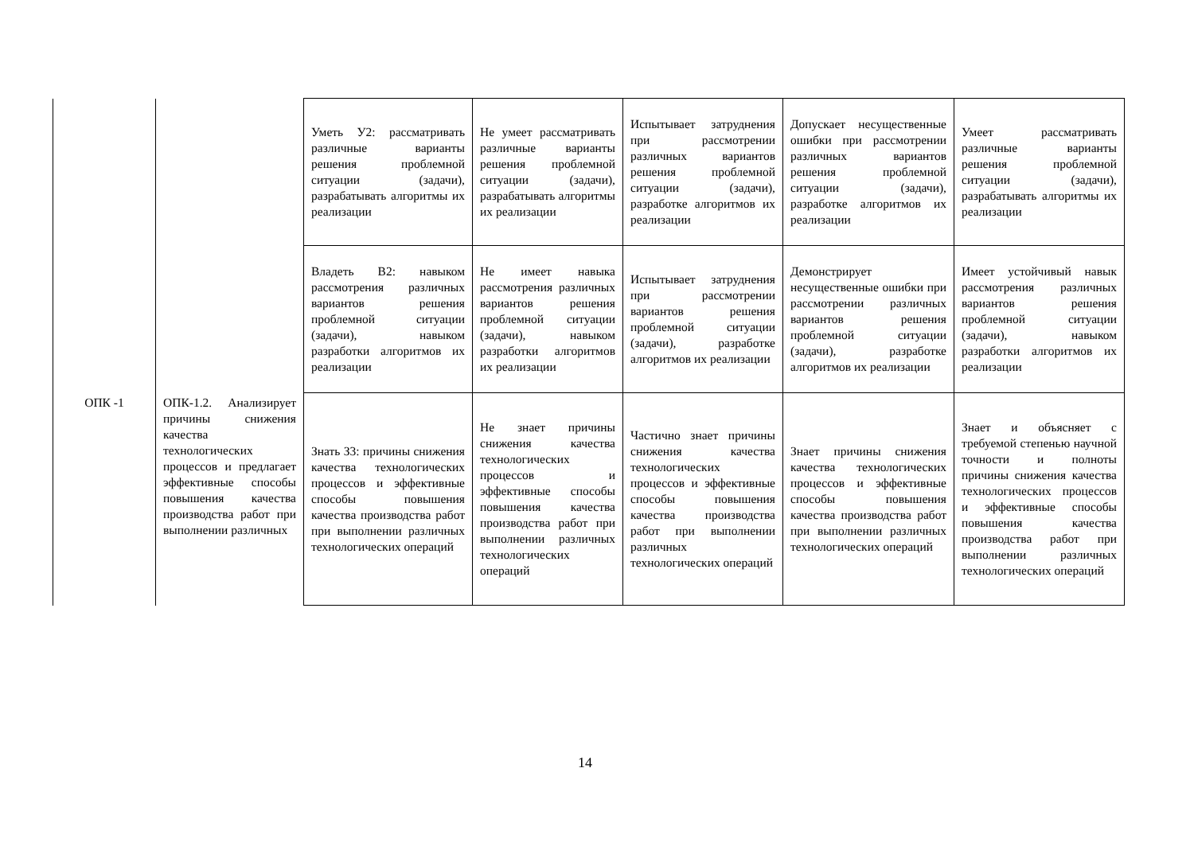| | | Уметь У2: рассматривать различные варианты решения проблемной ситуации (задачи), разрабатывать алгоритмы их реализации | Не умеет рассматривать различные варианты решения проблемной ситуации (задачи), разрабатывать алгоритмы их реализации | Испытывает затруднения при рассмотрении различных вариантов решения проблемной ситуации (задачи), разработке алгоритмов их реализации | Допускает несущественные ошибки при рассмотрении различных вариантов решения проблемной ситуации (задачи), разработке алгоритмов их реализации | Умеет рассматривать различные варианты решения проблемной ситуации (задачи), разрабатывать алгоритмы их реализации |
| | | Владеть В2: навыком рассмотрения различных вариантов решения проблемной ситуации (задачи), навыком разработки алгоритмов их реализации | Не имеет навыка рассмотрения различных вариантов решения проблемной ситуации (задачи), навыком разработки алгоритмов их реализации | Испытывает затруднения при рассмотрении вариантов решения проблемной ситуации (задачи), разработке алгоритмов их реализации | Демонстрирует несущественные ошибки при рассмотрении различных вариантов решения проблемной ситуации (задачи), разработке алгоритмов их реализации | Имеет устойчивый навык рассмотрения различных вариантов решения проблемной ситуации (задачи), навыком разработки алгоритмов их реализации |
| ОПК -1 | ОПК-1.2. Анализирует причины снижения качества технологических процессов и предлагает эффективные способы повышения качества производства работ при выполнении различных | Знать З3: причины снижения качества технологических процессов и эффективные способы повышения качества производства работ при выполнении различных технологических операций | Не знает причины снижения качества технологических процессов и эффективные способы повышения качества производства работ при выполнении различных технологических операций | Частично знает причины снижения качества технологических процессов и эффективные способы повышения качества производства работ при выполнении различных технологических операций | Знает причины снижения качества технологических процессов и эффективные способы повышения качества производства работ при выполнении различных технологических операций | Знает и объясняет с требуемой степенью научной точности и полноты причины снижения качества технологических процессов и эффективные способы повышения качества производства работ при выполнении различных технологических операций |
14